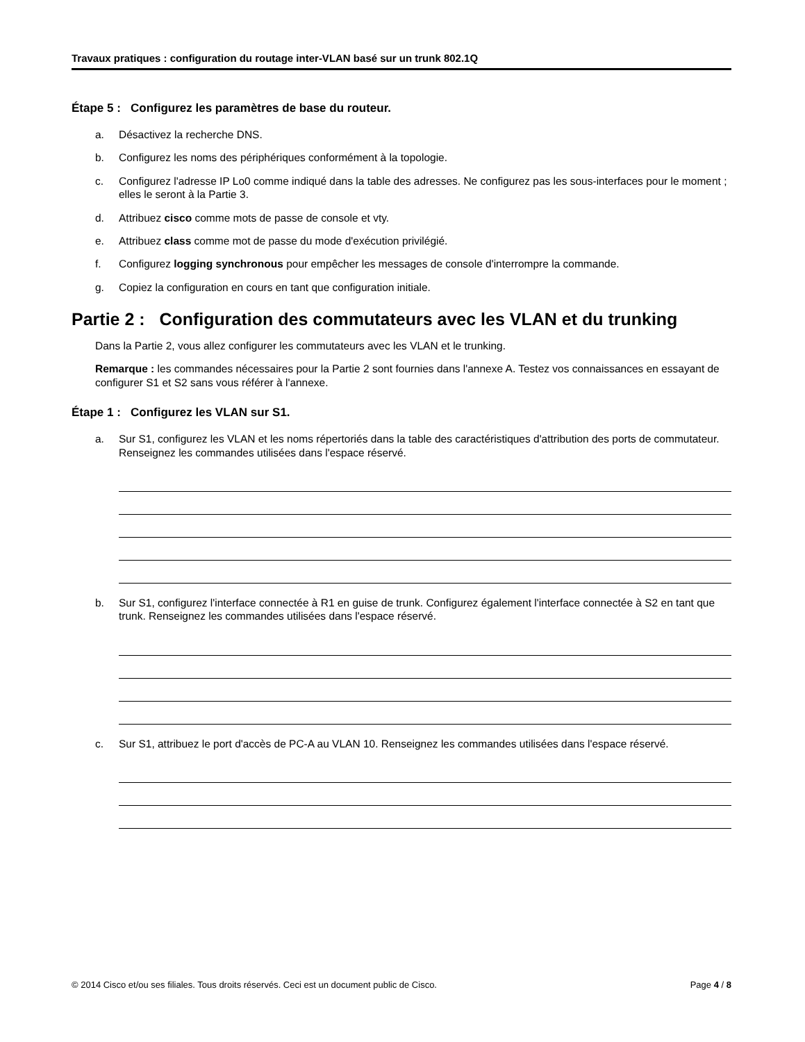Travaux pratiques : configuration du routage inter-VLAN basé sur un trunk 802.1Q
Étape 5 : Configurez les paramètres de base du routeur.
a. Désactivez la recherche DNS.
b. Configurez les noms des périphériques conformément à la topologie.
c. Configurez l'adresse IP Lo0 comme indiqué dans la table des adresses. Ne configurez pas les sous-interfaces pour le moment ; elles le seront à la Partie 3.
d. Attribuez cisco comme mots de passe de console et vty.
e. Attribuez class comme mot de passe du mode d'exécution privilégié.
f. Configurez logging synchronous pour empêcher les messages de console d'interrompre la commande.
g. Copiez la configuration en cours en tant que configuration initiale.
Partie 2 : Configuration des commutateurs avec les VLAN et du trunking
Dans la Partie 2, vous allez configurer les commutateurs avec les VLAN et le trunking.
Remarque : les commandes nécessaires pour la Partie 2 sont fournies dans l'annexe A. Testez vos connaissances en essayant de configurer S1 et S2 sans vous référer à l'annexe.
Étape 1 : Configurez les VLAN sur S1.
a. Sur S1, configurez les VLAN et les noms répertoriés dans la table des caractéristiques d'attribution des ports de commutateur. Renseignez les commandes utilisées dans l'espace réservé.
b. Sur S1, configurez l'interface connectée à R1 en guise de trunk. Configurez également l'interface connectée à S2 en tant que trunk. Renseignez les commandes utilisées dans l'espace réservé.
c. Sur S1, attribuez le port d'accès de PC-A au VLAN 10. Renseignez les commandes utilisées dans l'espace réservé.
© 2014 Cisco et/ou ses filiales. Tous droits réservés. Ceci est un document public de Cisco. Page 4 / 8